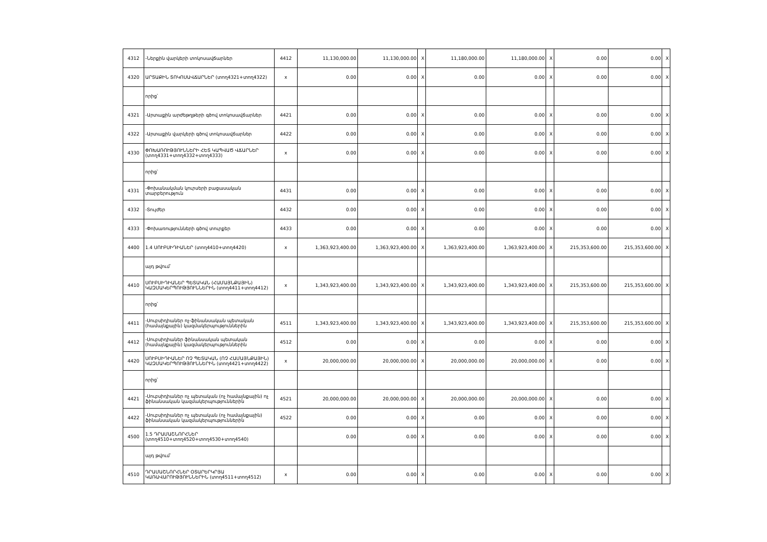| 4312 | -Ներքին վարկերի տոկոսավճարներ | 4412 | 11,130,000.00 | 11,130,000.00 | X | 11,180,000.00 | 11,180,000.00 | X | 0.00 | 0.00 | X |
| 4320 | ԱՐՏԱՔԻՆ ՏՈԿՈՍԱՎՃԱՐՆԵՐ (տող4321+տող4322) | x | 0.00 | 0.00 | X | 0.00 | 0.00 | X | 0.00 | 0.00 | X |
| | որից՝ | | | | | | | | | | |
| 4321 | -Արտաքին արժեթղթերի գծով տոկոսավճարներ | 4421 | 0.00 | 0.00 | X | 0.00 | 0.00 | X | 0.00 | 0.00 | X |
| 4322 | -Արտաքին վարկերի գծով տոկոսավճարներ | 4422 | 0.00 | 0.00 | X | 0.00 | 0.00 | X | 0.00 | 0.00 | X |
| 4330 | ՓՈԽԱՌՈՒԹՅՈՒՆՆԵՐԻ ՀԵՏ ԿԱՊՎԱԾ ՎՃԱՐՆԵՐ (տող4331+տող4332+տող4333) | x | 0.00 | 0.00 | X | 0.00 | 0.00 | X | 0.00 | 0.00 | X |
| | որից՝ | | | | | | | | | | |
| 4331 | -Փոխանակման կուրսերի բացասական տարբերություն | 4431 | 0.00 | 0.00 | X | 0.00 | 0.00 | X | 0.00 | 0.00 | X |
| 4332 | -Տույժեր | 4432 | 0.00 | 0.00 | X | 0.00 | 0.00 | X | 0.00 | 0.00 | X |
| 4333 | -Փոխառությունների գծով տուրքեր | 4433 | 0.00 | 0.00 | X | 0.00 | 0.00 | X | 0.00 | 0.00 | X |
| 4400 | 1.4 ՍՈՒԲՍԻԴԻԱՆԵՐ (տող4410+տող4420) | x | 1,363,923,400.00 | 1,363,923,400.00 | X | 1,363,923,400.00 | 1,363,923,400.00 | X | 215,353,600.00 | 215,353,600.00 | X |
| | այդ թվում՝ | | | | | | | | | | |
| 4410 | ՍՈՒԲՍԻԴԻԱՆԵՐ ՊԵՏԱԿԱՆ (ՀԱՄԱՅՆՔԱՅԻՆ) ԿԱԶՄԱԿԵՐՊՈՒԹՅՈՒՆՆԵՐԻՆ (տող4411+տող4412) | x | 1,343,923,400.00 | 1,343,923,400.00 | X | 1,343,923,400.00 | 1,343,923,400.00 | X | 215,353,600.00 | 215,353,600.00 | X |
| | որից՝ | | | | | | | | | | |
| 4411 | -Սուբսիդիաներ ոչ-ֆինանսական պետական (համայնքային) կազմակերպություններին | 4511 | 1,343,923,400.00 | 1,343,923,400.00 | X | 1,343,923,400.00 | 1,343,923,400.00 | X | 215,353,600.00 | 215,353,600.00 | X |
| 4412 | -Սուբսիդիաներ ֆինանսական պետական (համայնքային) կազմակերպություններին | 4512 | 0.00 | 0.00 | X | 0.00 | 0.00 | X | 0.00 | 0.00 | X |
| 4420 | ՍՈՒԲՍԻԴԻԱՆԵՐ ՈՉ ՊԵՏԱԿԱՆ (ՈՉ ՀԱՄԱՅՆՔԱՅԻՆ) ԿԱԶՄԱԿԵՐՊՈՒԹՅՈՒՆՆԵՐԻՆ (տող4421+տող4422) | x | 20,000,000.00 | 20,000,000.00 | X | 20,000,000.00 | 20,000,000.00 | X | 0.00 | 0.00 | X |
| | որից՝ | | | | | | | | | | |
| 4421 | -Սուբսիդիաներ ոչ պետական (ոչ համայնքային) ոչ ֆինանսական կազմակերպություններին | 4521 | 20,000,000.00 | 20,000,000.00 | X | 20,000,000.00 | 20,000,000.00 | X | 0.00 | 0.00 | X |
| 4422 | -Սուբսիդիաներ ոչ պետական (ոչ համայնքային) ֆինանսական կազմակերպություններին | 4522 | 0.00 | 0.00 | X | 0.00 | 0.00 | X | 0.00 | 0.00 | X |
| 4500 | 1.5 ԴՐԱՄԱՇՆՈՐՀՆԵՐ (տող4510+տող4520+տող4530+տող4540) | | 0.00 | 0.00 | X | 0.00 | 0.00 | X | 0.00 | 0.00 | X |
| | այդ թվում՝ | | | | | | | | | | |
| 4510 | ԴՐԱՄԱՇՆՈՐՀՆԵՐ ՕՏԱՐԵՐԿՐՅԱ ԿԱՌԱՎԱՐՈՒԹՅՈՒՆՆԵՐԻՆ (տող4511+տող4512) | x | 0.00 | 0.00 | X | 0.00 | 0.00 | X | 0.00 | 0.00 | X |